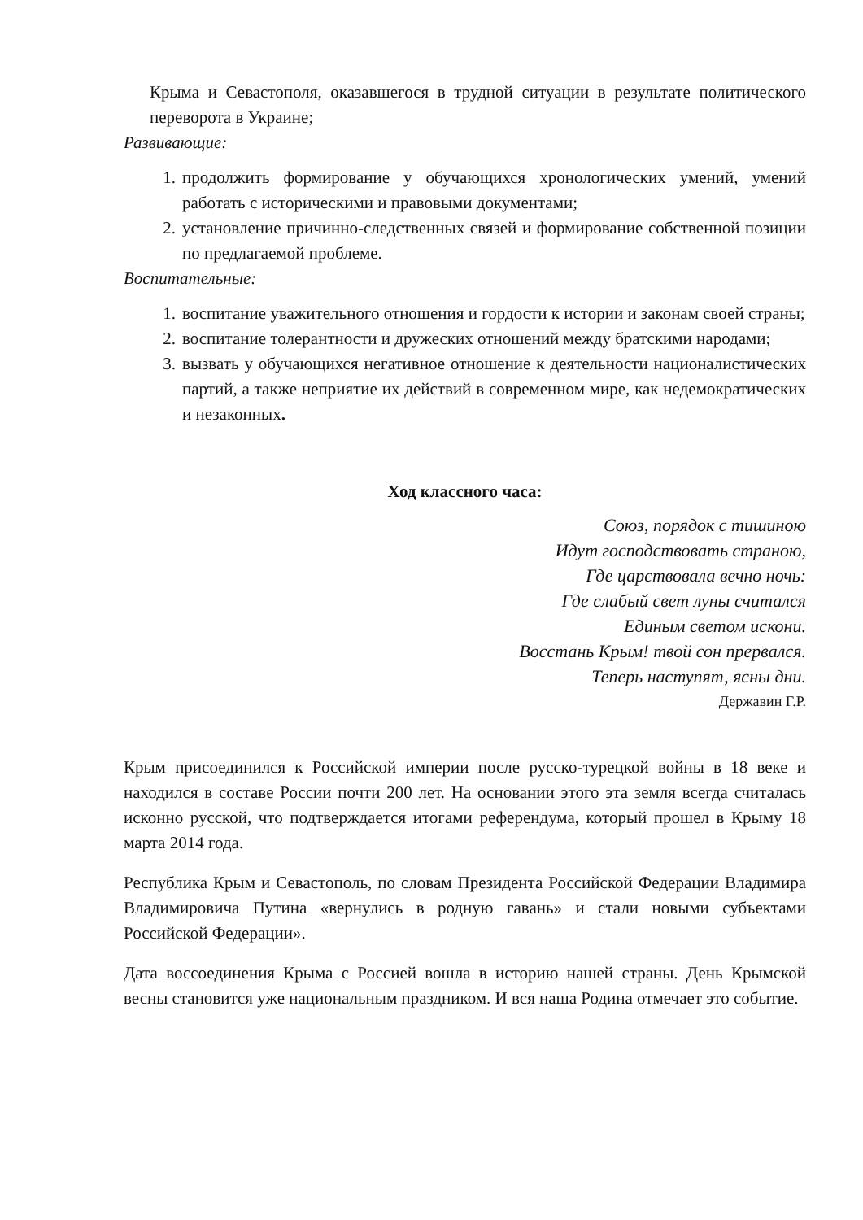Крыма и Севастополя, оказавшегося в трудной ситуации в результате политического переворота в Украине;
Развивающие:
1. продолжить формирование у обучающихся хронологических умений, умений работать с историческими и правовыми документами;
2. установление причинно-следственных связей и формирование собственной позиции по предлагаемой проблеме.
Воспитательные:
1. воспитание уважительного отношения и гордости к истории и законам своей страны;
2. воспитание толерантности и дружеских отношений между братскими народами;
3. вызвать у обучающихся негативное отношение к деятельности националистических партий, а также неприятие их действий в современном мире, как недемократических и незаконных.
Ход классного часа:
Союз, порядок с тишиною
Идут господствовать страною,
Где царствовала вечно ночь:
Где слабый свет луны считался
Единым светом искони.
Восстань Крым! твой сон прервался.
Теперь наступят, ясны дни.
Державин Г.Р.
Крым присоединился к Российской империи после русско-турецкой войны в 18 веке и находился в составе России почти 200 лет. На основании этого эта земля всегда считалась исконно русской, что подтверждается итогами референдума, который прошел в Крыму 18 марта 2014 года.
Республика Крым и Севастополь, по словам Президента Российской Федерации Владимира Владимировича Путина «вернулись в родную гавань» и стали новыми субъектами Российской Федерации».
Дата воссоединения Крыма с Россией вошла в историю нашей страны. День Крымской весны становится уже национальным праздником. И вся наша Родина отмечает это событие.